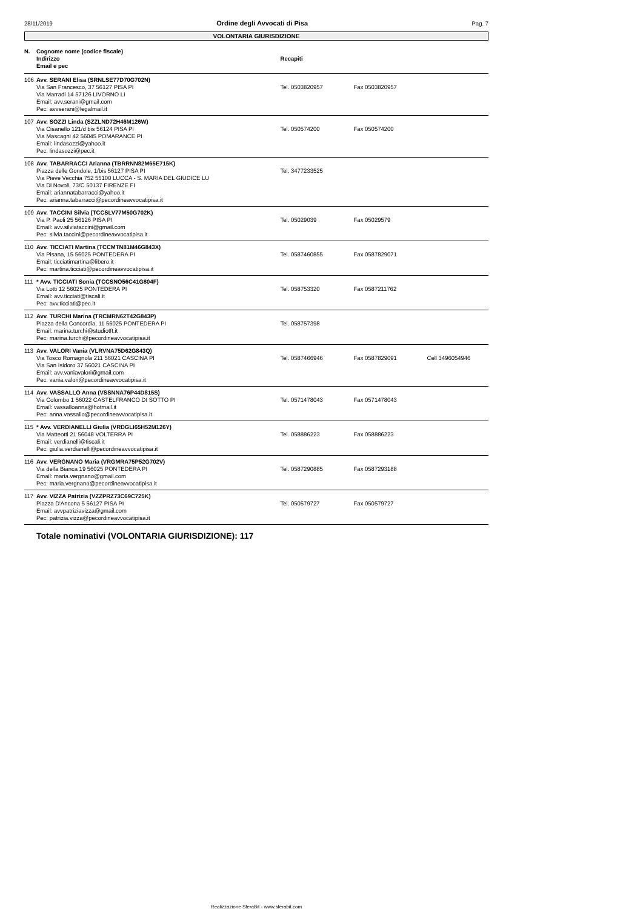28/11/2019 Ordine degli Avvocati di Pisa Pag. 7
VOLONTARIA GIURISDIZIONE
| N. | Cognome nome (codice fiscale) Indirizzo Email e pec | Recapiti | | |
| --- | --- | --- | --- | --- |
| 106 | Avv. SERANI Elisa (SRNLSE77D70G702N) Via San Francesco, 37 56127 PISA PI Via Marradi 14 57126 LIVORNO LI Email: avv.serani@gmail.com Pec: avvserani@legalmail.it | Tel. 0503820957 | Fax 0503820957 | |
| 107 | Avv. SOZZI Linda (SZZLND72H46M126W) Via Cisanello 121/d bis 56124 PISA PI Via Mascagni 42 56045 POMARANCE PI Email: lindasozzi@yahoo.it Pec: lindasozzi@pec.it | Tel. 050574200 | Fax 050574200 | |
| 108 | Avv. TABARRACCI Arianna (TBRRNN82M65E715K) Piazza delle Gondole, 1/bis 56127 PISA PI Via Pieve Vecchia 752 55100 LUCCA - S. MARIA DEL GIUDICE LU Via Di Novoli, 73/C 50137 FIRENZE FI Email: ariannatabarracci@yahoo.it Pec: arianna.tabarracci@pecordineavvocatipisa.it | Tel. 3477233525 | | |
| 109 | Avv. TACCINI Silvia (TCCSLV77M50G702K) Via P. Paoli 25 56126 PISA PI Email: avv.silviataccini@gmail.com Pec: silvia.taccini@pecordineavvocatipisa.it | Tel. 05029039 | Fax 05029579 | |
| 110 | Avv. TICCIATI Martina (TCCMTN81M46G843X) Via Pisana, 15 56025 PONTEDERA PI Email: ticciatimartina@libero.it Pec: martina.ticciati@pecordineavvocatipisa.it | Tel. 0587460855 | Fax 0587829071 | |
| 111 | * Avv. TICCIATI Sonia (TCCSNO56C41G804F) Via Lotti 12 56025 PONTEDERA PI Email: avv.ticciati@tiscali.it Pec: avv.ticciati@pec.it | Tel. 058753320 | Fax 0587211762 | |
| 112 | Avv. TURCHI Marina (TRCMRN62T42G843P) Piazza della Concordia, 11 56025 PONTEDERA PI Email: marina.turchi@studiotft.it Pec: marina.turchi@pecordineavvocatipisa.it | Tel. 058757398 | | |
| 113 | Avv. VALORI Vania (VLRVNA75D62G843Q) Via Tosco Romagnola 211 56021 CASCINA PI Via San Isidoro 37 56021 CASCINA PI Email: avv.vaniavalori@gmail.com Pec: vania.valori@pecordineavvocatipisa.it | Tel. 0587466946 | Fax 0587829091 | Cell 3496054946 |
| 114 | Avv. VASSALLO Anna (VSSNNA76P44D815S) Via Colombo 1 56022 CASTELFRANCO DI SOTTO PI Email: vassalloanna@hotmail.it Pec: anna.vassallo@pecordineavvocatipisa.it | Tel. 0571478043 | Fax 0571478043 | |
| 115 | * Avv. VERDIANELLI Giulia (VRDGLI65H52M126Y) Via Matteotti 21 56048 VOLTERRA PI Email: verdianelli@tiscali.it Pec: giulia.verdianelli@pecordineavvocatipisa.it | Tel. 058886223 | Fax 058886223 | |
| 116 | Avv. VERGNANO Maria (VRGMRA75P52G702V) Via della Bianca 19 56025 PONTEDERA PI Email: maria.vergnano@gmail.com Pec: maria.vergnano@pecordineavvocatipisa.it | Tel. 0587290885 | Fax 0587293188 | |
| 117 | Avv. VIZZA Patrizia (VZZPRZ73C69C725K) Piazza D'Ancona 5 56127 PISA PI Email: avvpatriziavizza@gmail.com Pec: patrizia.vizza@pecordineavvocatipisa.it | Tel. 050579727 | Fax 050579727 | |
Totale nominativi (VOLONTARIA GIURISDIZIONE): 117
Realizzazione SferaBit - www.sferabit.com